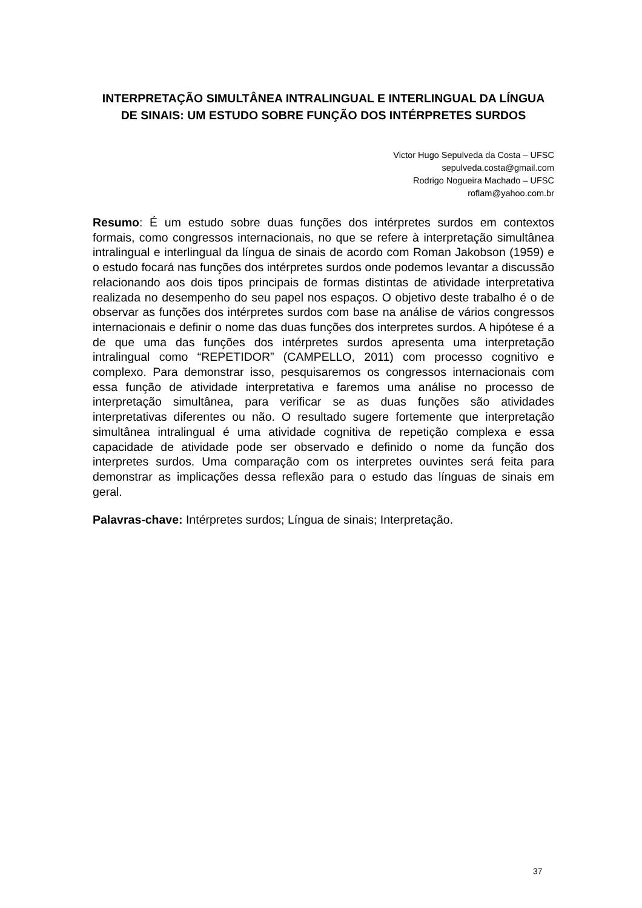INTERPRETAÇÃO SIMULTÂNEA INTRALINGUAL E INTERLINGUAL DA LÍNGUA DE SINAIS: UM ESTUDO SOBRE FUNÇÃO DOS INTÉRPRETES SURDOS
Victor Hugo Sepulveda da Costa – UFSC
sepulveda.costa@gmail.com
Rodrigo Nogueira Machado – UFSC
roflam@yahoo.com.br
Resumo: É um estudo sobre duas funções dos intérpretes surdos em contextos formais, como congressos internacionais, no que se refere à interpretação simultânea intralingual e interlingual da língua de sinais de acordo com Roman Jakobson (1959) e o estudo focará nas funções dos intérpretes surdos onde podemos levantar a discussão relacionando aos dois tipos principais de formas distintas de atividade interpretativa realizada no desempenho do seu papel nos espaços. O objetivo deste trabalho é o de observar as funções dos intérpretes surdos com base na análise de vários congressos internacionais e definir o nome das duas funções dos interpretes surdos. A hipótese é a de que uma das funções dos intérpretes surdos apresenta uma interpretação intralingual como “REPETIDOR” (CAMPELLO, 2011) com processo cognitivo e complexo. Para demonstrar isso, pesquisaremos os congressos internacionais com essa função de atividade interpretativa e faremos uma análise no processo de interpretação simultânea, para verificar se as duas funções são atividades interpretativas diferentes ou não. O resultado sugere fortemente que interpretação simultânea intralingual é uma atividade cognitiva de repetição complexa e essa capacidade de atividade pode ser observado e definido o nome da função dos interpretes surdos. Uma comparação com os interpretes ouvintes será feita para demonstrar as implicações dessa reflexão para o estudo das línguas de sinais em geral.
Palavras-chave: Intérpretes surdos; Língua de sinais; Interpretação.
37